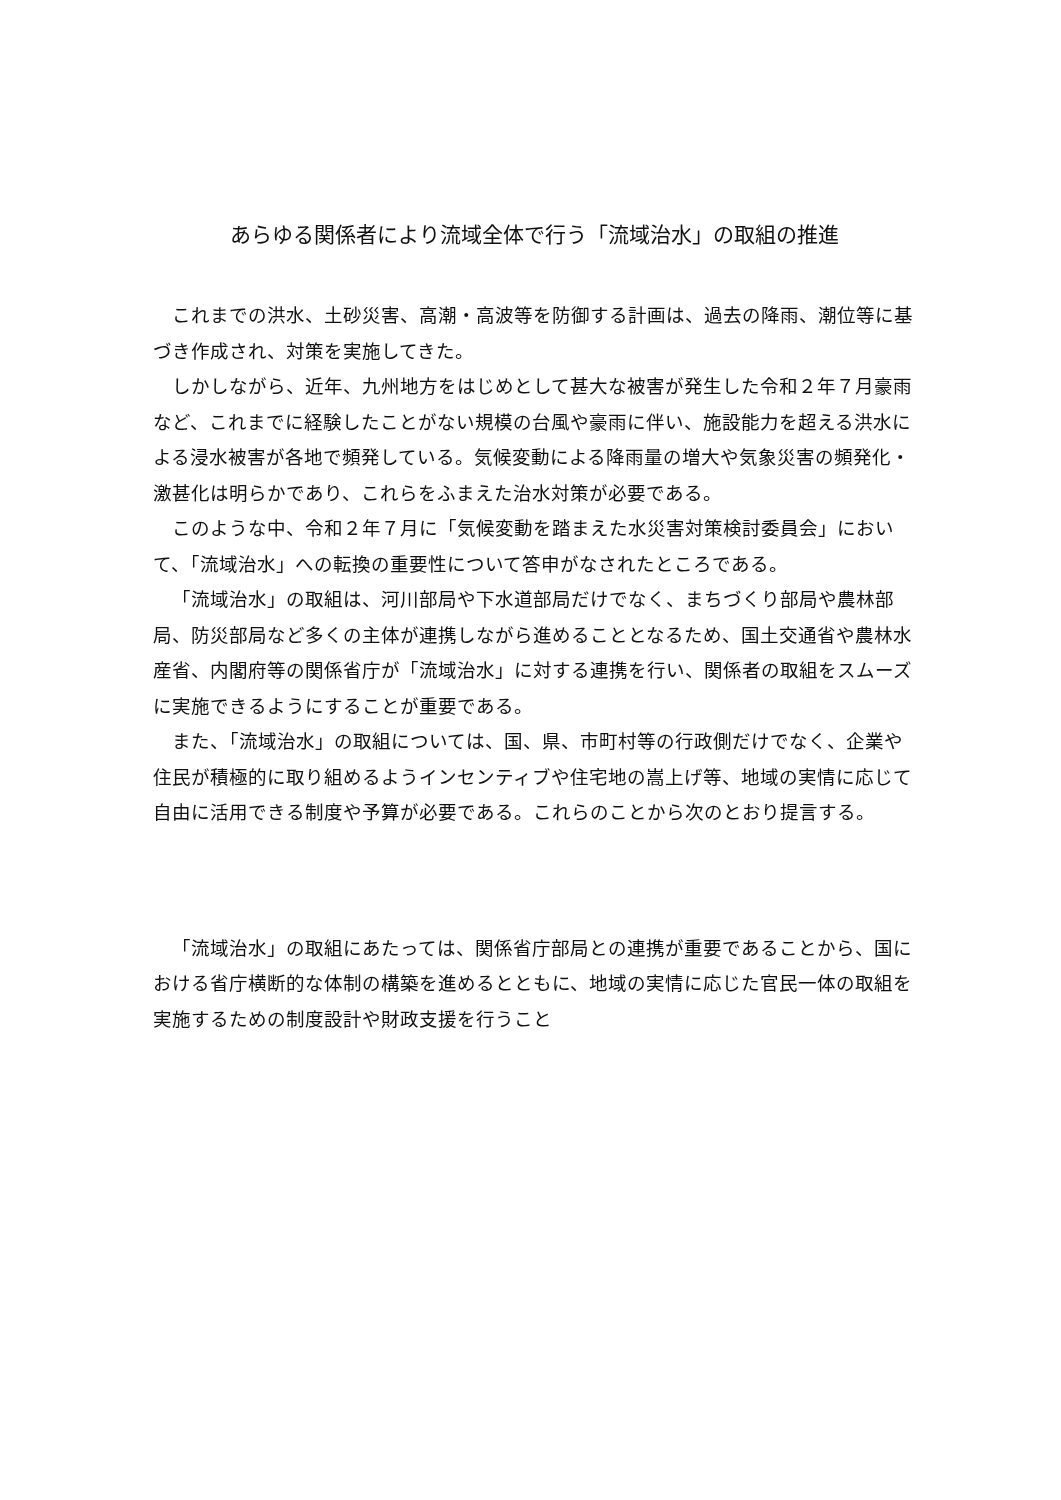あらゆる関係者により流域全体で行う「流域治水」の取組の推進
これまでの洪水、土砂災害、高潮・高波等を防御する計画は、過去の降雨、潮位等に基づき作成され、対策を実施してきた。
しかしながら、近年、九州地方をはじめとして甚大な被害が発生した令和２年７月豪雨など、これまでに経験したことがない規模の台風や豪雨に伴い、施設能力を超える洪水による浸水被害が各地で頻発している。気候変動による降雨量の増大や気象災害の頻発化・激甚化は明らかであり、これらをふまえた治水対策が必要である。
このような中、令和２年７月に「気候変動を踏まえた水災害対策検討委員会」において、「流域治水」への転換の重要性について答申がなされたところである。
「流域治水」の取組は、河川部局や下水道部局だけでなく、まちづくり部局や農林部局、防災部局など多くの主体が連携しながら進めることとなるため、国土交通省や農林水産省、内閣府等の関係省庁が「流域治水」に対する連携を行い、関係者の取組をスムーズに実施できるようにすることが重要である。
また、「流域治水」の取組については、国、県、市町村等の行政側だけでなく、企業や住民が積極的に取り組めるようインセンティブや住宅地の嵩上げ等、地域の実情に応じて自由に活用できる制度や予算が必要である。これらのことから次のとおり提言する。
「流域治水」の取組にあたっては、関係省庁部局との連携が重要であることから、国における省庁横断的な体制の構築を進めるとともに、地域の実情に応じた官民一体の取組を実施するための制度設計や財政支援を行うこと